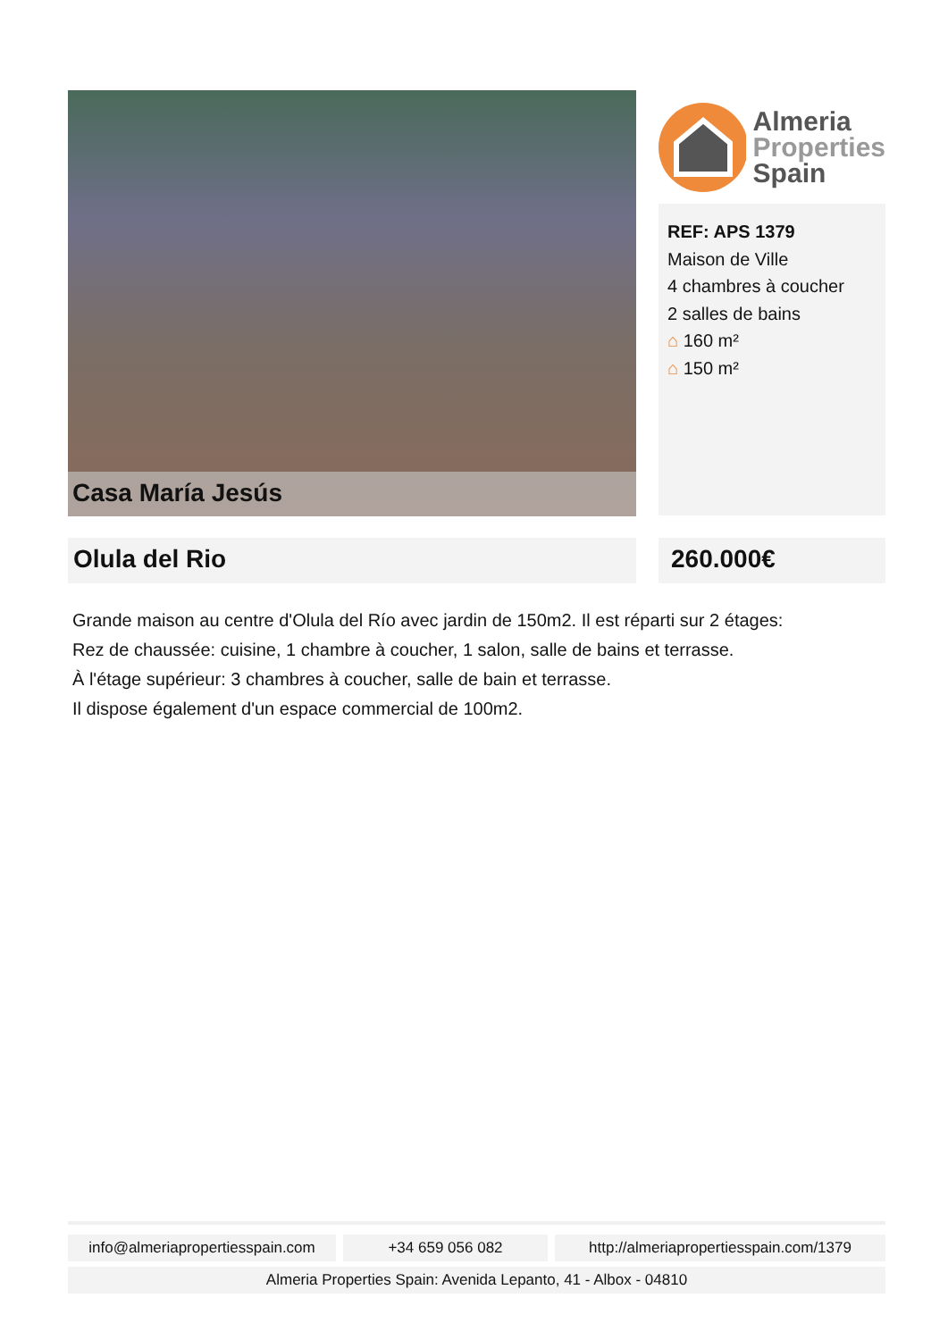Casa María Jesús
Almeria
Properties
Spain
REF: APS 1379
Maison de Ville
4 chambres à coucher
2 salles de bains
⌂ 160 m²
⌂ 150 m²
Olula del Rio 260.000€
Grande maison au centre d'Olula del Río avec jardin de 150m2. Il est réparti sur 2 étages:
Rez de chaussée: cuisine, 1 chambre à coucher, 1 salon, salle de bains et terrasse.
À l'étage supérieur: 3 chambres à coucher, salle de bain et terrasse.
Il dispose également d'un espace commercial de 100m2.
info@almeriapropertiesspain.com
+34 659 056 082 http://almeriapropertiesspain.com/1379
Almeria Properties Spain: Avenida Lepanto, 41 - Albox - 04810